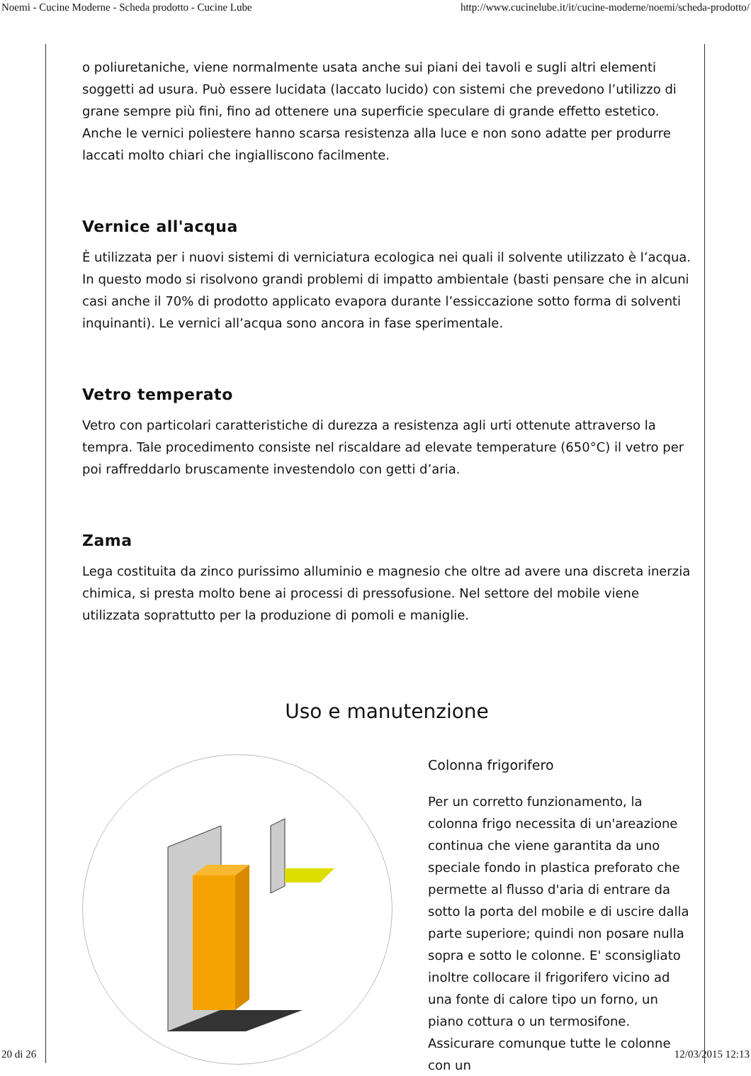Noemi - Cucine Moderne - Scheda prodotto - Cucine Lube http://www.cucinelube.it/it/cucine-moderne/noemi/scheda-prodotto/
o poliuretaniche, viene normalmente usata anche sui piani dei tavoli e sugli altri elementi soggetti ad usura. Può essere lucidata (laccato lucido) con sistemi che prevedono l’utilizzo di grane sempre più fini, fino ad ottenere una superficie speculare di grande effetto estetico. Anche le vernici poliestere hanno scarsa resistenza alla luce e non sono adatte per produrre laccati molto chiari che ingialliscono facilmente.
Vernice all'acqua
È utilizzata per i nuovi sistemi di verniciatura ecologica nei quali il solvente utilizzato è l’acqua. In questo modo si risolvono grandi problemi di impatto ambientale (basti pensare che in alcuni casi anche il 70% di prodotto applicato evapora durante l’essiccazione sotto forma di solventi inquinanti). Le vernici all’acqua sono ancora in fase sperimentale.
Vetro temperato
Vetro con particolari caratteristiche di durezza a resistenza agli urti ottenute attraverso la tempra. Tale procedimento consiste nel riscaldare ad elevate temperature (650°C) il vetro per poi raffreddarlo bruscamente investendolo con getti d’aria.
Zama
Lega costituita da zinco purissimo alluminio e magnesio che oltre ad avere una discreta inerzia chimica, si presta molto bene ai processi di pressofusione. Nel settore del mobile viene utilizzata soprattutto per la produzione di pomoli e maniglie.
Uso e manutenzione
Colonna frigorifero
Per un corretto funzionamento, la colonna frigo necessita di un'areazione continua che viene garantita da uno speciale fondo in plastica preforato che permette al flusso d'aria di entrare da sotto la porta del mobile e di uscire dalla parte superiore; quindi non posare nulla sopra e sotto le colonne. E' sconsigliato inoltre collocare il frigorifero vicino ad una fonte di calore tipo un forno, un piano cottura o un termosifone. Assicurare comunque tutte le colonne con un
20 di 26 12/03/2015 12:13